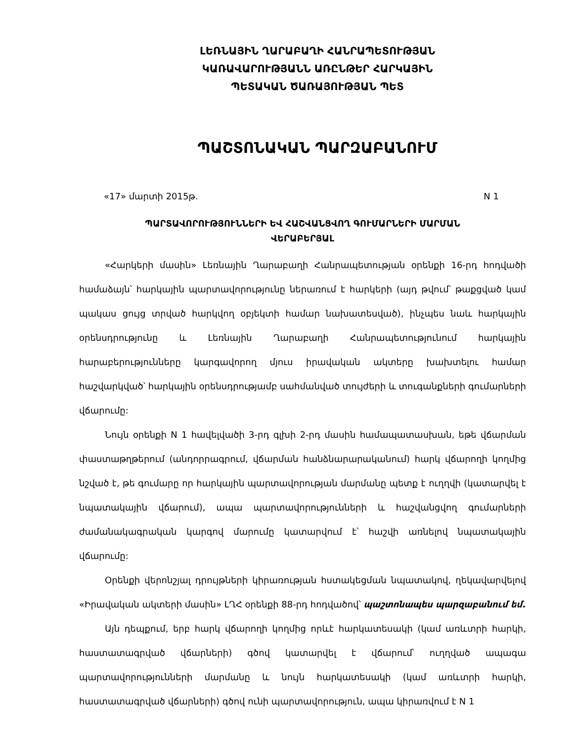ԼԵՌՆԱՅԻՆ ՂԱՐԱԲԱՂԻ ՀԱՆՐԱՊԵՏՈՒԹՅԱՆ
ԿԱՌԱՎԱՐՈՒԹՅԱՆՆ ԱՌԸՆԹԵՐ ՀԱՐԿԱՅԻՆ
ՊԵՏԱԿԱՆ ԾԱՌԱՅՈՒԹՅԱՆ ՊԵՏ
ՊԱՇՏՈՆԱԿԱՆ ՊԱՐԶԱԲԱՆՈՒՄ
«17» մարտի 2015թ. N 1
ՊԱՐՏԱՎՈՐՈՒԹՅՈՒՆՆԵՐԻ ԵՎ ՀԱՇՎԱՆՑՎՈՂ ԳՈՒՄԱՐՆԵՐԻ ՄԱՐՄԱՆ
ՎԵՐԱԲԵՐՅԱԼ
«Հարկերի մասին» Լեռնային Ղարաբաղի Հանրապետության օրենքի 16-րդ հոդվածի համաձայն՝ հարկային պարտավորությունը ներառում է հարկերի (այդ թվում՝ թաքցված կամ պակաս ցույց տրված հարկվող օբյեկտի համար նախատեսված), ինչպես նաև հարկային օրենսդրությունը և Լեռնային Ղարաբաղի Հանրապետությունում հարկային հարաբերությունները կարգավորող մյուս իրավական ակտերը խախտելու համար հաշվարկված՝ հարկային օրենսդրությամբ սահմանված տույժերի և տուգանքների գումարների վճարումը:
Նույն օրենքի N 1 հավելվածի 3-րդ գլխի 2-րդ մասին համապատասխան, եթե վճարման փաստաթղթերում (անդորրագրում, վճարման հանձնարարականում) հարկ վճարողի կողմից նշված է, թե գումարը որ հարկային պարտավորության մարմանը պետք է ուղղվի (կատարվել է նպատակային վճարում), ապա պարտավորությունների և հաշվանցվող գումարների ժամանակագրական կարգով մարումը կատարվում է՝ հաշվի առնելով նպատակային վճարումը:
Օրենքի վերոնշյալ դրույթների կիրառության հստակեցման նպատակով, ղեկավարվելով «Իրավական ակտերի մասին» ԼՂՀ օրենքի 88-րդ հոդվածով՝ պաշտոնապես պարզաբանում եմ.
Այն դեպքում, երբ հարկ վճարողի կողմից որևէ հարկատեսակի (կամ առևտրի հարկի, հաստատագրված վճարների) գծով կատարվել է վճարում՝ ուղղված ապագա պարտավորությունների մարմանը և նույն հարկատեսակի (կամ առևտրի հարկի, հաստատագրված վճարների) գծով ունի պարտավորություն, ապա կիրառվում է N 1